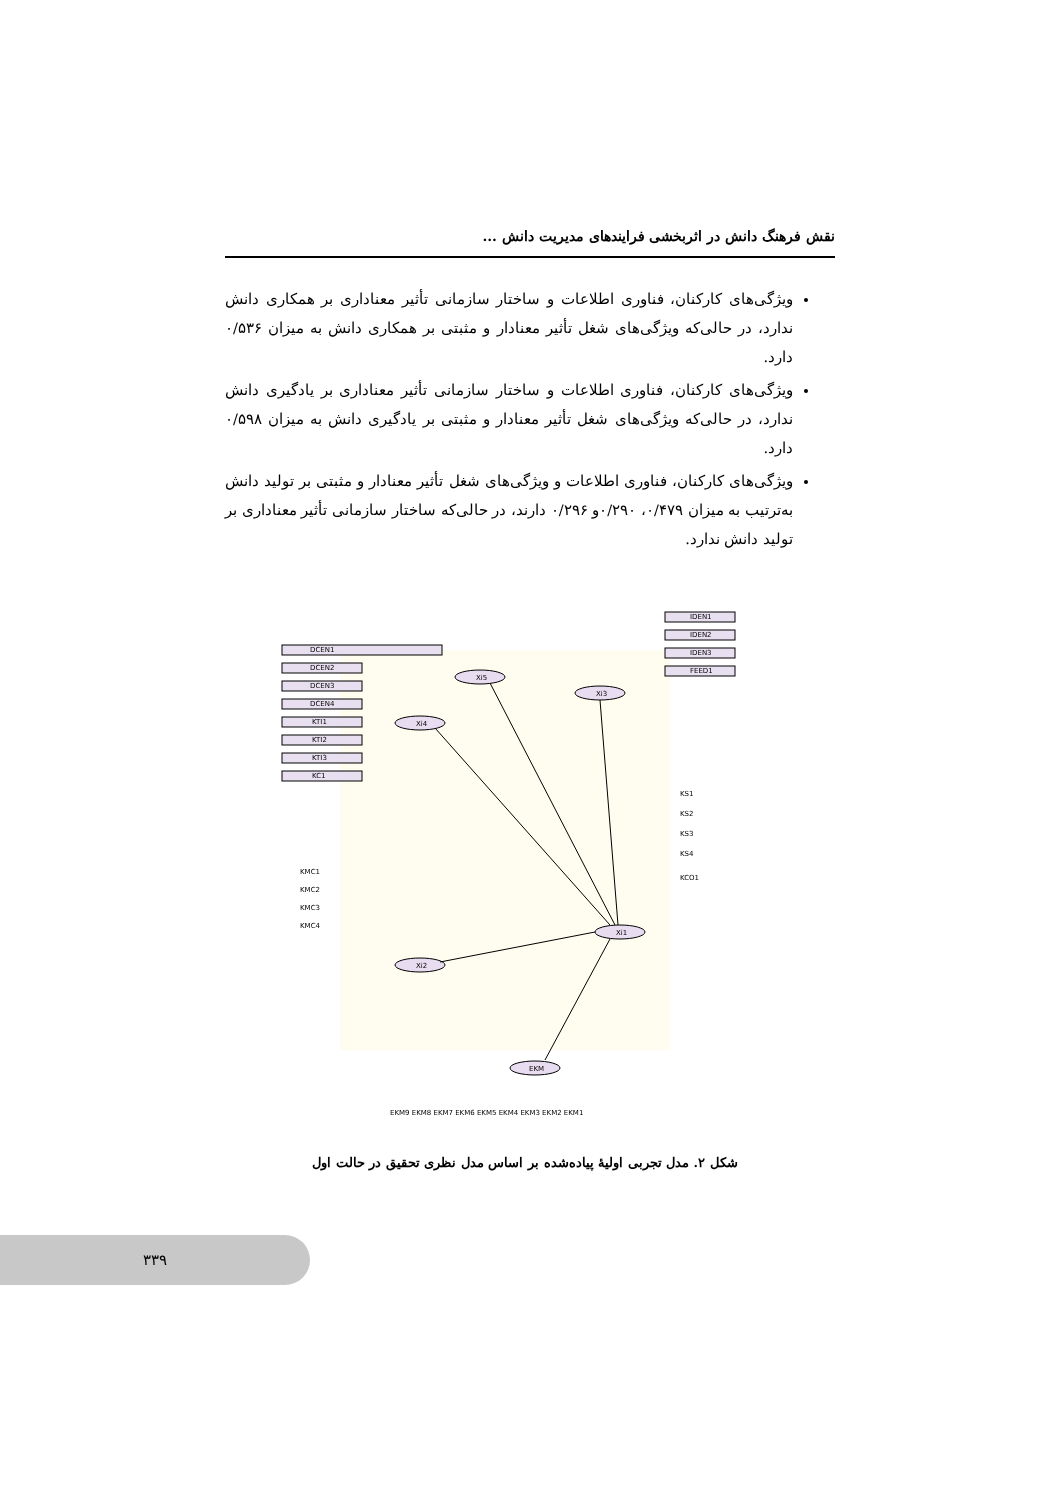نقش فرهنگ دانش در اثربخشی فرایندهای مدیریت دانش ...
ویژگی‌های کارکنان، فناوری اطلاعات و ساختار سازمانی تأثیر معناداری بر همکاری دانش ندارد، در حالی‌که ویژگی‌های شغل تأثیر معنادار و مثبتی بر همکاری دانش به میزان ۰/۵۳۶ دارد.
ویژگی‌های کارکنان، فناوری اطلاعات و ساختار سازمانی تأثیر معناداری بر یادگیری دانش ندارد، در حالی‌که ویژگی‌های شغل تأثیر معنادار و مثبتی بر یادگیری دانش به میزان ۰/۵۹۸ دارد.
ویژگی‌های کارکنان، فناوری اطلاعات و ویژگی‌های شغل تأثیر معنادار و مثبتی بر تولید دانش به‌ترتیب به میزان ۰/۴۷۹، ۰/۲۹۰و ۰/۲۹۶ دارند، در حالی‌که ساختار سازمانی تأثیر معناداری بر تولید دانش ندارد.
Xi5
Xi3
Xi4
Xi2
Xi1
EKM
DCEN1
DCEN2
DCEN3
DCEN4
KTI1
KTI2
KTI3
KC1
IDEN1
IDEN2
IDEN3
FEED1
KMC1
KMC2
KMC3
KMC4
KS1
KS2
KS3
KS4
KCO1
EKM9 EKM8 EKM7 EKM6 EKM5 EKM4 EKM3 EKM2 EKM1
شکل ۲. مدل تجربی اولیهٔ پیاده‌شده بر اساس مدل نظری تحقیق در حالت اول
۳۳۹